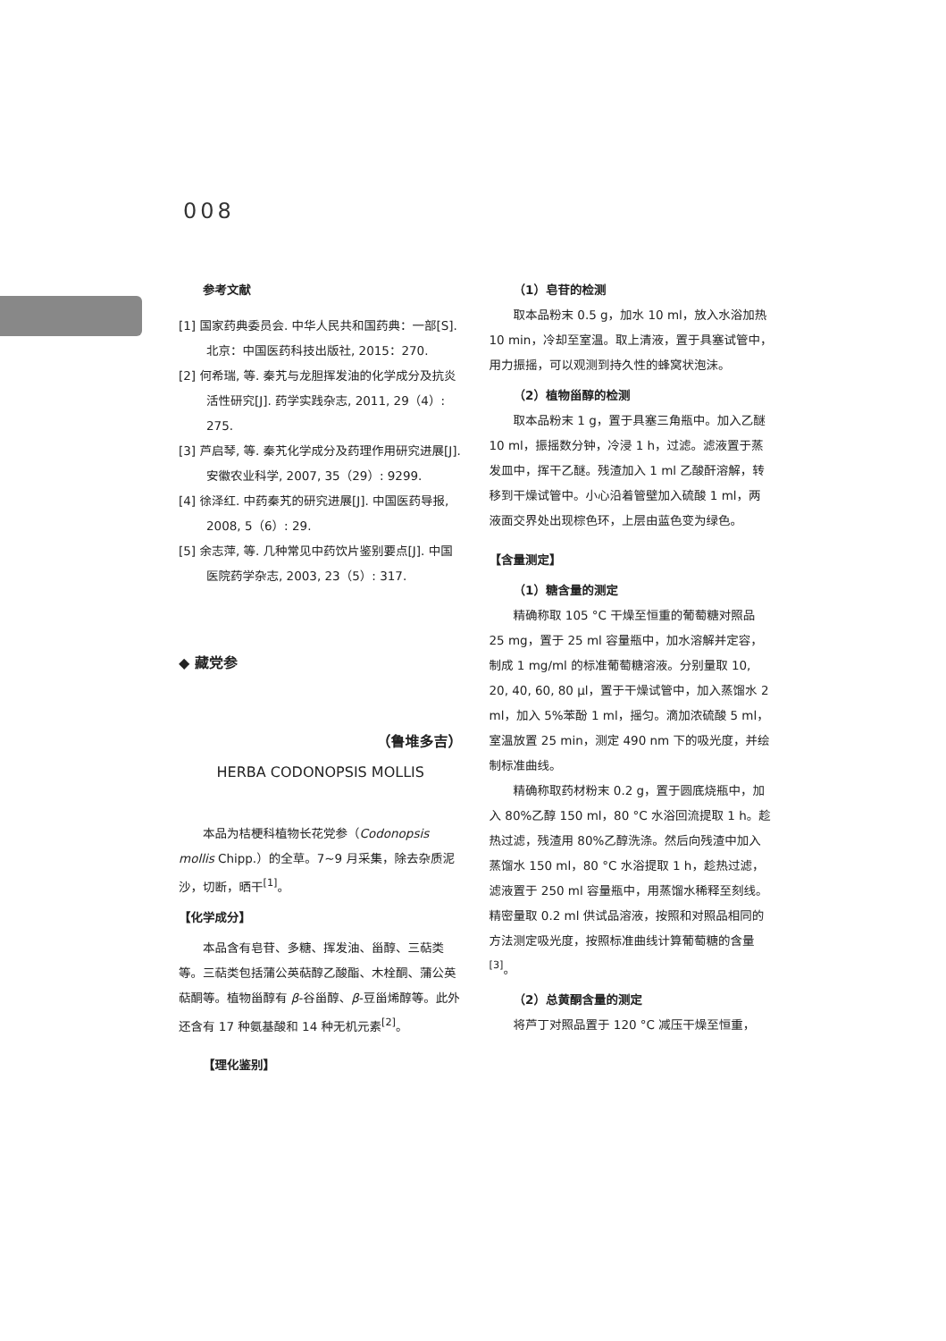008
参考文献
[1] 国家药典委员会. 中华人民共和国药典：一部[S]. 北京：中国医药科技出版社, 2015：270.
[2] 何希瑞, 等. 秦艽与龙胆挥发油的化学成分及抗炎活性研究[J]. 药学实践杂志, 2011, 29（4）: 275.
[3] 芦启琴, 等. 秦艽化学成分及药理作用研究进展[J]. 安徽农业科学, 2007, 35（29）: 9299.
[4] 徐泽红. 中药秦艽的研究进展[J]. 中国医药导报, 2008, 5（6）: 29.
[5] 余志萍, 等. 几种常见中药饮片鉴别要点[J]. 中国医院药学杂志, 2003, 23（5）: 317.
◆ 藏党参
（鲁堆多吉）
HERBA CODONOPSIS MOLLIS
本品为桔梗科植物长花党参（Codonopsis mollis Chipp.）的全草。7~9 月采集，除去杂质泥沙，切断，晒干<sup>[1]</sup>。
【化学成分】
本品含有皂苷、多糖、挥发油、甾醇、三萜类等。三萜类包括蒲公英萜醇乙酸酯、木栓酮、蒲公英萜酮等。植物甾醇有 β-谷甾醇、β-豆甾烯醇等。此外还含有 17 种氨基酸和 14 种无机元素<sup>[2]</sup>。
【理化鉴别】
（1）皂苷的检测
取本品粉末 0.5 g，加水 10 ml，放入水浴加热 10 min，冷却至室温。取上清液，置于具塞试管中，用力振摇，可以观测到持久性的蜂窝状泡沫。
（2）植物甾醇的检测
取本品粉末 1 g，置于具塞三角瓶中。加入乙醚 10 ml，振摇数分钟，冷浸 1 h，过滤。滤液置于蒸发皿中，挥干乙醚。残渣加入 1 ml 乙酸酐溶解，转移到干燥试管中。小心沿着管壁加入硫酸 1 ml，两液面交界处出现棕色环，上层由蓝色变为绿色。
【含量测定】
（1）糖含量的测定
精确称取 105 °C 干燥至恒重的葡萄糖对照品 25 mg，置于 25 ml 容量瓶中，加水溶解并定容，制成 1 mg/ml 的标准葡萄糖溶液。分别量取 10, 20, 40, 60, 80 μl，置于干燥试管中，加入蒸馏水 2 ml，加入 5%苯酚 1 ml，摇匀。滴加浓硫酸 5 ml，室温放置 25 min，测定 490 nm 下的吸光度，并绘制标准曲线。
精确称取药材粉末 0.2 g，置于圆底烧瓶中，加入 80%乙醇 150 ml，80 °C 水浴回流提取 1 h。趁热过滤，残渣用 80%乙醇洗涤。然后向残渣中加入蒸馏水 150 ml，80 °C 水浴提取 1 h，趁热过滤，滤液置于 250 ml 容量瓶中，用蒸馏水稀释至刻线。精密量取 0.2 ml 供试品溶液，按照和对照品相同的方法测定吸光度，按照标准曲线计算葡萄糖的含量<sup>[3]</sup>。
（2）总黄酮含量的测定
将芦丁对照品置于 120 °C 减压干燥至恒重，